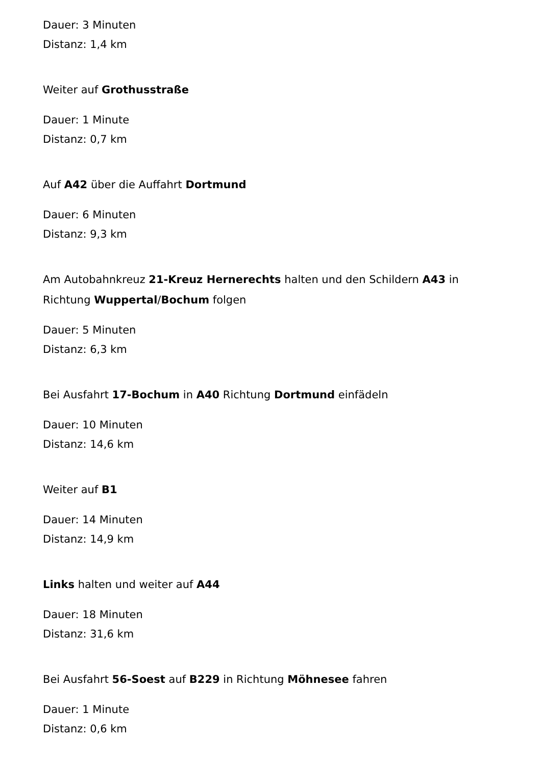Dauer: 3 Minuten
Distanz: 1,4 km
Weiter auf Grothusstraße
Dauer: 1 Minute
Distanz: 0,7 km
Auf A42 über die Auffahrt Dortmund
Dauer: 6 Minuten
Distanz: 9,3 km
Am Autobahnkreuz 21-Kreuz Hernerechts halten und den Schildern A43 in Richtung Wuppertal/Bochum folgen
Dauer: 5 Minuten
Distanz: 6,3 km
Bei Ausfahrt 17-Bochum in A40 Richtung Dortmund einfädeln
Dauer: 10 Minuten
Distanz: 14,6 km
Weiter auf B1
Dauer: 14 Minuten
Distanz: 14,9 km
Links halten und weiter auf A44
Dauer: 18 Minuten
Distanz: 31,6 km
Bei Ausfahrt 56-Soest auf B229 in Richtung Möhnesee fahren
Dauer: 1 Minute
Distanz: 0,6 km